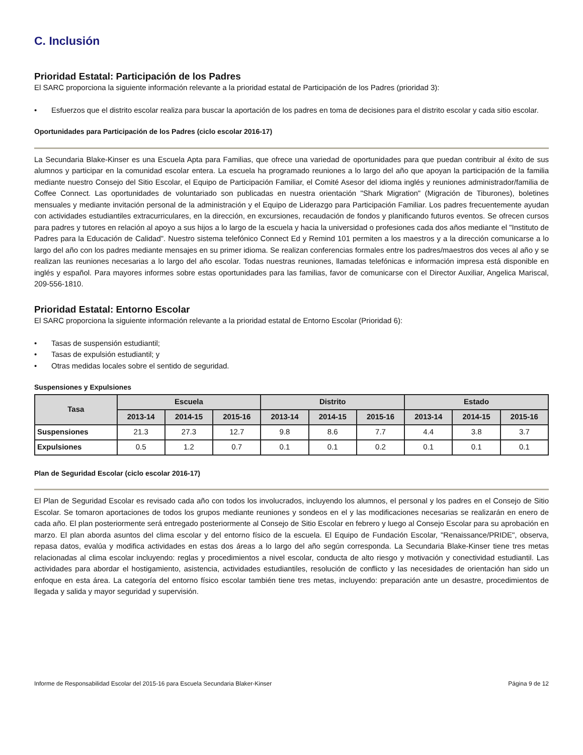C. Inclusión
Prioridad Estatal: Participación de los Padres
El SARC proporciona la siguiente información relevante a la prioridad estatal de Participación de los Padres (prioridad 3):
• Esfuerzos que el distrito escolar realiza para buscar la aportación de los padres en toma de decisiones para el distrito escolar y cada sitio escolar.
Oportunidades para Participación de los Padres (ciclo escolar 2016-17)
La Secundaria Blake-Kinser es una Escuela Apta para Familias, que ofrece una variedad de oportunidades para que puedan contribuir al éxito de sus alumnos y participar en la comunidad escolar entera. La escuela ha programado reuniones a lo largo del año que apoyan la participación de la familia mediante nuestro Consejo del Sitio Escolar, el Equipo de Participación Familiar, el Comité Asesor del idioma inglés y reuniones administrador/familia de Coffee Connect. Las oportunidades de voluntariado son publicadas en nuestra orientación "Shark Migration" (Migración de Tiburones), boletines mensuales y mediante invitación personal de la administración y el Equipo de Liderazgo para Participación Familiar. Los padres frecuentemente ayudan con actividades estudiantiles extracurriculares, en la dirección, en excursiones, recaudación de fondos y planificando futuros eventos. Se ofrecen cursos para padres y tutores en relación al apoyo a sus hijos a lo largo de la escuela y hacia la universidad o profesiones cada dos años mediante el "Instituto de Padres para la Educación de Calidad". Nuestro sistema telefónico Connect Ed y Remind 101 permiten a los maestros y a la dirección comunicarse a lo largo del año con los padres mediante mensajes en su primer idioma. Se realizan conferencias formales entre los padres/maestros dos veces al año y se realizan las reuniones necesarias a lo largo del año escolar. Todas nuestras reuniones, llamadas telefónicas e información impresa está disponible en inglés y español. Para mayores informes sobre estas oportunidades para las familias, favor de comunicarse con el Director Auxiliar, Angelica Mariscal, 209-556-1810.
Prioridad Estatal: Entorno Escolar
El SARC proporciona la siguiente información relevante a la prioridad estatal de Entorno Escolar (Prioridad 6):
• Tasas de suspensión estudiantil;
• Tasas de expulsión estudiantil; y
• Otras medidas locales sobre el sentido de seguridad.
Suspensiones y Expulsiones
| Tasa | Escuela | | | Distrito | | | Estado | | |
| --- | --- | --- | --- | --- | --- | --- | --- | --- | --- |
| | 2013-14 | 2014-15 | 2015-16 | 2013-14 | 2014-15 | 2015-16 | 2013-14 | 2014-15 | 2015-16 |
| Suspensiones | 21.3 | 27.3 | 12.7 | 9.8 | 8.6 | 7.7 | 4.4 | 3.8 | 3.7 |
| Expulsiones | 0.5 | 1.2 | 0.7 | 0.1 | 0.1 | 0.2 | 0.1 | 0.1 | 0.1 |
Plan de Seguridad Escolar (ciclo escolar 2016-17)
El Plan de Seguridad Escolar es revisado cada año con todos los involucrados, incluyendo los alumnos, el personal y los padres en el Consejo de Sitio Escolar. Se tomaron aportaciones de todos los grupos mediante reuniones y sondeos en el y las modificaciones necesarias se realizarán en enero de cada año. El plan posteriormente será entregado posteriormente al Consejo de Sitio Escolar en febrero y luego al Consejo Escolar para su aprobación en marzo. El plan aborda asuntos del clima escolar y del entorno físico de la escuela. El Equipo de Fundación Escolar, "Renaissance/PRIDE", observa, repasa datos, evalúa y modifica actividades en estas dos áreas a lo largo del año según corresponda. La Secundaria Blake-Kinser tiene tres metas relacionadas al clima escolar incluyendo: reglas y procedimientos a nivel escolar, conducta de alto riesgo y motivación y conectividad estudiantil. Las actividades para abordar el hostigamiento, asistencia, actividades estudiantiles, resolución de conflicto y las necesidades de orientación han sido un enfoque en esta área. La categoría del entorno físico escolar también tiene tres metas, incluyendo: preparación ante un desastre, procedimientos de llegada y salida y mayor seguridad y supervisión.
Informe de Responsabilidad Escolar del 2015-16 para Escuela Secundaria Blaker-Kinser Página 9 de 12